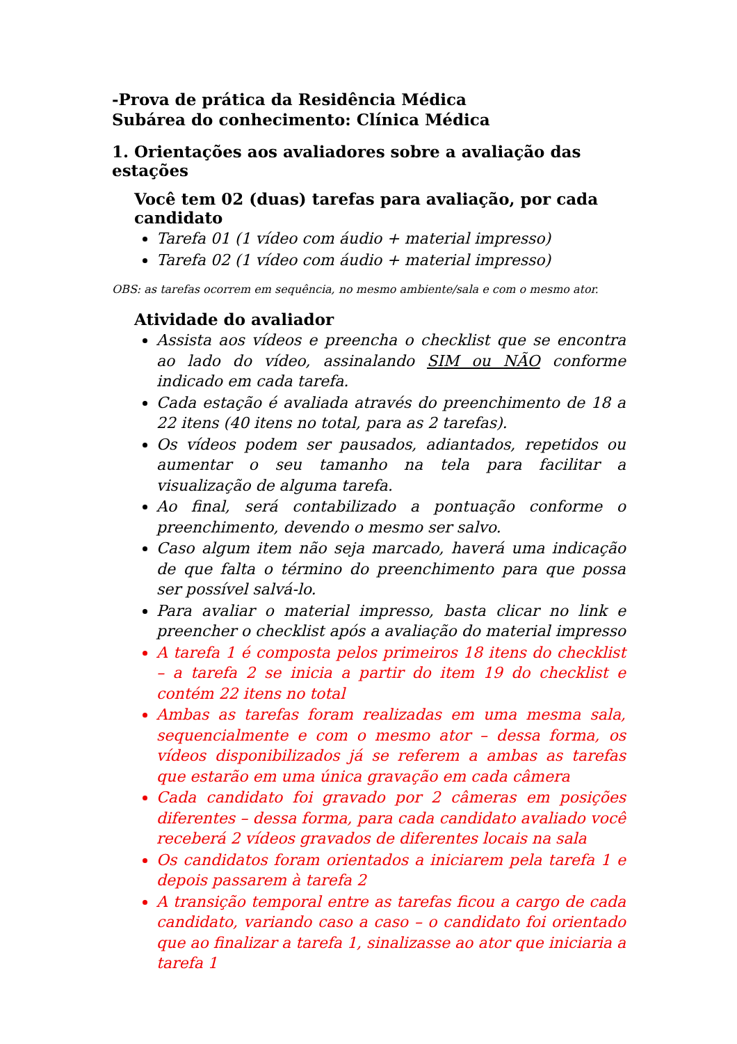-Prova de prática da Residência Médica
Subárea do conhecimento: Clínica Médica
1. Orientações aos avaliadores sobre a avaliação das estações
Você tem 02 (duas) tarefas para avaliação, por cada candidato
Tarefa 01 (1 vídeo com áudio + material impresso)
Tarefa 02 (1 vídeo com áudio + material impresso)
OBS: as tarefas ocorrem em sequência, no mesmo ambiente/sala e com o mesmo ator.
Atividade do avaliador
Assista aos vídeos e preencha o checklist que se encontra ao lado do vídeo, assinalando SIM ou NÃO conforme indicado em cada tarefa.
Cada estação é avaliada através do preenchimento de 18 a 22 itens (40 itens no total, para as 2 tarefas).
Os vídeos podem ser pausados, adiantados, repetidos ou aumentar o seu tamanho na tela para facilitar a visualização de alguma tarefa.
Ao final, será contabilizado a pontuação conforme o preenchimento, devendo o mesmo ser salvo.
Caso algum item não seja marcado, haverá uma indicação de que falta o término do preenchimento para que possa ser possível salvá-lo.
Para avaliar o material impresso, basta clicar no link e preencher o checklist após a avaliação do material impresso
A tarefa 1 é composta pelos primeiros 18 itens do checklist – a tarefa 2 se inicia a partir do item 19 do checklist e contém 22 itens no total
Ambas as tarefas foram realizadas em uma mesma sala, sequencialmente e com o mesmo ator – dessa forma, os vídeos disponibilizados já se referem a ambas as tarefas que estarão em uma única gravação em cada câmera
Cada candidato foi gravado por 2 câmeras em posições diferentes – dessa forma, para cada candidato avaliado você receberá 2 vídeos gravados de diferentes locais na sala
Os candidatos foram orientados a iniciarem pela tarefa 1 e depois passarem à tarefa 2
A transição temporal entre as tarefas ficou a cargo de cada candidato, variando caso a caso – o candidato foi orientado que ao finalizar a tarefa 1, sinalizasse ao ator que iniciaria a tarefa 1